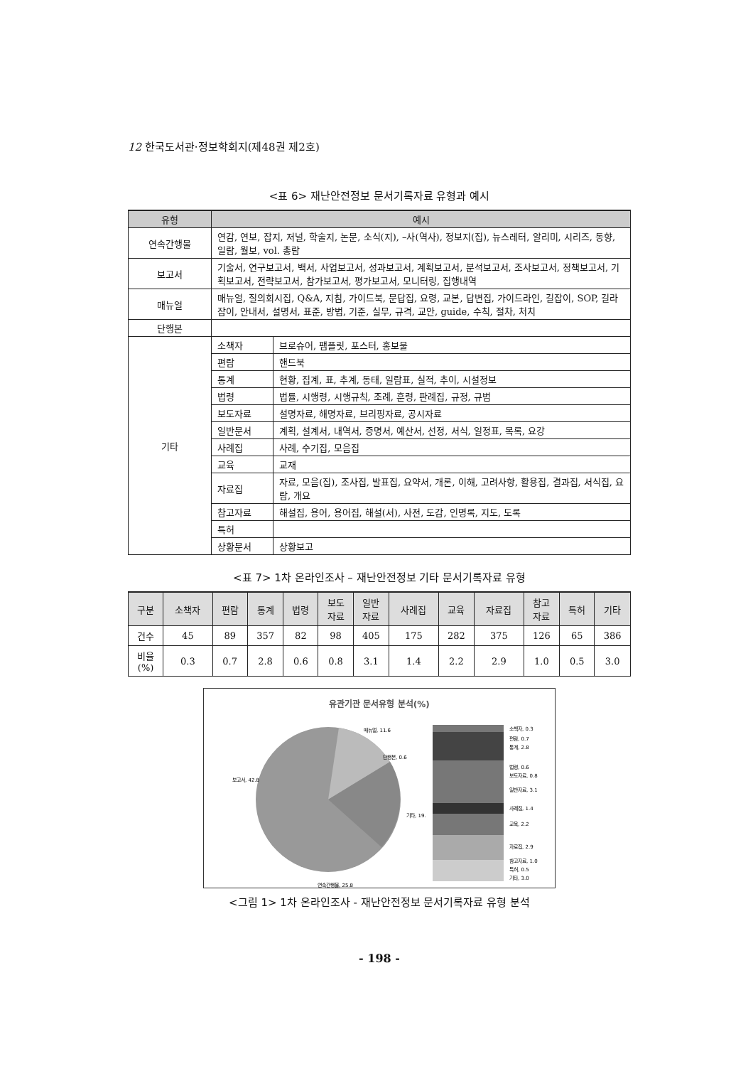12 한국도서관·정보학회지(제48권 제2호)
<표 6> 재난안전정보 문서기록자료 유형과 예시
| 유형 | 예시 | |
| --- | --- | --- |
| 연속간행물 | 연감, 연보, 잡지, 저널, 학술지, 논문, 소식(지), –사(역사), 정보지(집), 뉴스레터, 알리미, 시리즈, 동향, 일람, 월보, vol. 총람 | |
| 보고서 | 기술서, 연구보고서, 백서, 사업보고서, 성과보고서, 계획보고서, 분석보고서, 조사보고서, 정책보고서, 기획보고서, 전략보고서, 참가보고서, 평가보고서, 모니터링, 집행내역 | |
| 매뉴얼 | 매뉴얼, 질의회시집, Q&A, 지침, 가이드북, 문답집, 요령, 교본, 답변집, 가이드라인, 길잡이, SOP, 길라잡이, 안내서, 설명서, 표준, 방법, 기준, 실무, 규격, 교안, guide, 수칙, 절차, 처치 | |
| 단행본 | | |
| 기타 | 소책자 | 브로슈어, 팸플릿, 포스터, 홍보물 |
| | 편람 | 핸드북 |
| | 통계 | 현황, 집계, 표, 추계, 동태, 일람표, 실적, 추이, 시설정보 |
| | 법령 | 법률, 시행령, 시행규칙, 조례, 훈령, 판례집, 규정, 규범 |
| | 보도자료 | 설명자료, 해명자료, 브리핑자료, 공시자료 |
| | 일반문서 | 계획, 설계서, 내역서, 증명서, 예산서, 선정, 서식, 일정표, 목록, 요강 |
| | 사례집 | 사례, 수기집, 모음집 |
| | 교육 | 교재 |
| | 자료집 | 자료, 모음(집), 조사집, 발표집, 요약서, 개론, 이해, 고려사항, 활용집, 결과집, 서식집, 요람, 개요 |
| | 참고자료 | 해설집, 용어, 용어집, 해설(서), 사전, 도감, 인명록, 지도, 도록 |
| | 특허 | |
| | 상황문서 | 상황보고 |
<표 7> 1차 온라인조사 – 재난안전정보 기타 문서기록자료 유형
| 구분 | 소책자 | 편람 | 통계 | 법령 | 보도 자료 | 일반 자료 | 사례집 | 교육 | 자료집 | 참고 자료 | 특허 | 기타 |
| --- | --- | --- | --- | --- | --- | --- | --- | --- | --- | --- | --- | --- |
| 건수 | 45 | 89 | 357 | 82 | 98 | 405 | 175 | 282 | 375 | 126 | 65 | 386 |
| 비율 (%) | 0.3 | 0.7 | 2.8 | 0.6 | 0.8 | 3.1 | 1.4 | 2.2 | 2.9 | 1.0 | 0.5 | 3.0 |
유관기관 문서유형 분석(%)
매뉴얼, 11.6
단행본, 0.6
보고서, 42.8
기타, 19.
연속간행물, 25.8
소책자, 0.3
편람, 0.7
통계, 2.8
법령, 0.6
보도자료, 0.8
일반자료, 3.1
사례집, 1.4
교육, 2.2
자료집, 2.9
참고자료, 1.0
특허, 0.5
기타, 3.0
<그림 1> 1차 온라인조사 - 재난안전정보 문서기록자료 유형 분석
- 198 -